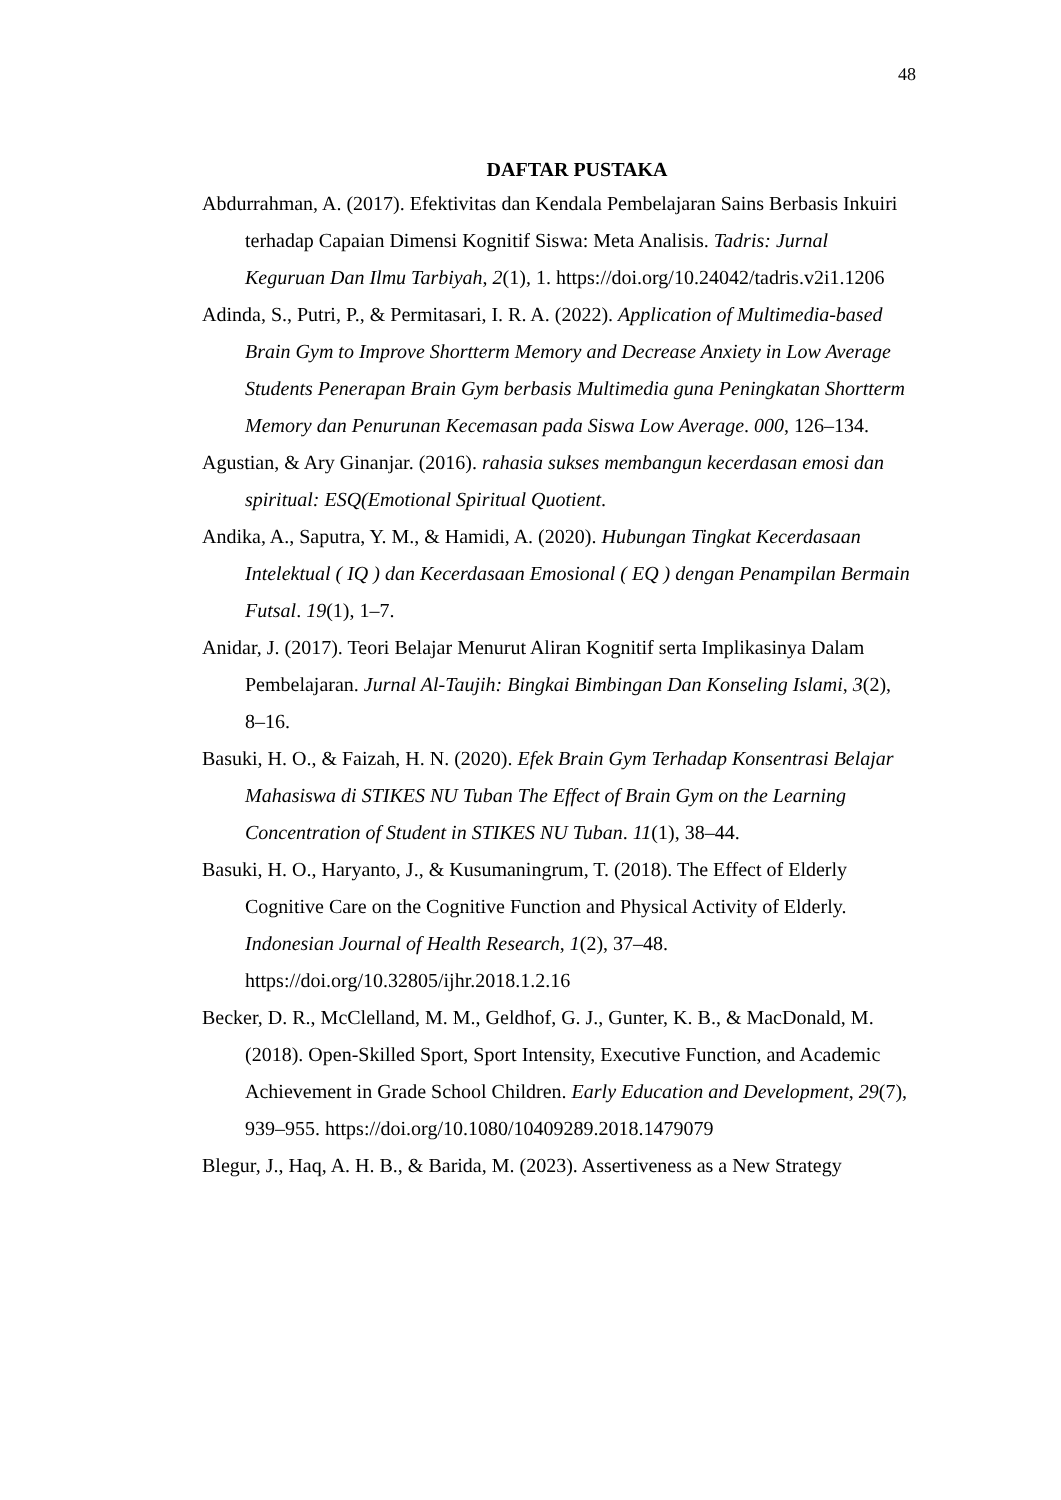48
DAFTAR PUSTAKA
Abdurrahman, A. (2017). Efektivitas dan Kendala Pembelajaran Sains Berbasis Inkuiri terhadap Capaian Dimensi Kognitif Siswa: Meta Analisis. Tadris: Jurnal Keguruan Dan Ilmu Tarbiyah, 2(1), 1. https://doi.org/10.24042/tadris.v2i1.1206
Adinda, S., Putri, P., & Permitasari, I. R. A. (2022). Application of Multimedia-based Brain Gym to Improve Shortterm Memory and Decrease Anxiety in Low Average Students Penerapan Brain Gym berbasis Multimedia guna Peningkatan Shortterm Memory dan Penurunan Kecemasan pada Siswa Low Average. 000, 126–134.
Agustian, & Ary Ginanjar. (2016). rahasia sukses membangun kecerdasan emosi dan spiritual: ESQ(Emotional Spiritual Quotient.
Andika, A., Saputra, Y. M., & Hamidi, A. (2020). Hubungan Tingkat Kecerdasaan Intelektual ( IQ ) dan Kecerdasaan Emosional ( EQ ) dengan Penampilan Bermain Futsal. 19(1), 1–7.
Anidar, J. (2017). Teori Belajar Menurut Aliran Kognitif serta Implikasinya Dalam Pembelajaran. Jurnal Al-Taujih: Bingkai Bimbingan Dan Konseling Islami, 3(2), 8–16.
Basuki, H. O., & Faizah, H. N. (2020). Efek Brain Gym Terhadap Konsentrasi Belajar Mahasiswa di STIKES NU Tuban The Effect of Brain Gym on the Learning Concentration of Student in STIKES NU Tuban. 11(1), 38–44.
Basuki, H. O., Haryanto, J., & Kusumaningrum, T. (2018). The Effect of Elderly Cognitive Care on the Cognitive Function and Physical Activity of Elderly. Indonesian Journal of Health Research, 1(2), 37–48. https://doi.org/10.32805/ijhr.2018.1.2.16
Becker, D. R., McClelland, M. M., Geldhof, G. J., Gunter, K. B., & MacDonald, M. (2018). Open-Skilled Sport, Sport Intensity, Executive Function, and Academic Achievement in Grade School Children. Early Education and Development, 29(7), 939–955. https://doi.org/10.1080/10409289.2018.1479079
Blegur, J., Haq, A. H. B., & Barida, M. (2023). Assertiveness as a New Strategy